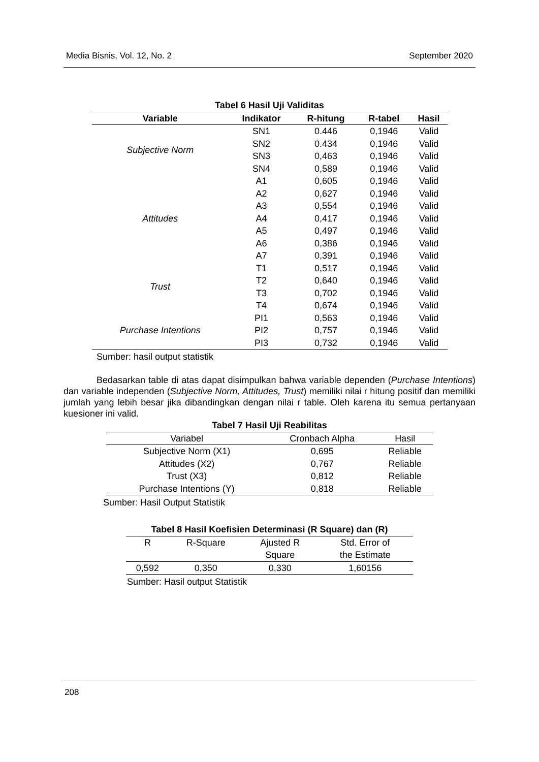Media Bisnis, Vol. 12, No. 2 September 2020
Tabel 6 Hasil Uji Validitas
| Variable | Indikator | R-hitung | R-tabel | Hasil |
| --- | --- | --- | --- | --- |
| Subjective Norm | SN1 | 0.446 | 0,1946 | Valid |
| | SN2 | 0.434 | 0,1946 | Valid |
| | SN3 | 0,463 | 0,1946 | Valid |
| | SN4 | 0,589 | 0,1946 | Valid |
| Attitudes | A1 | 0,605 | 0,1946 | Valid |
| | A2 | 0,627 | 0,1946 | Valid |
| | A3 | 0,554 | 0,1946 | Valid |
| | A4 | 0,417 | 0,1946 | Valid |
| | A5 | 0,497 | 0,1946 | Valid |
| | A6 | 0,386 | 0,1946 | Valid |
| | A7 | 0,391 | 0,1946 | Valid |
| Trust | T1 | 0,517 | 0,1946 | Valid |
| | T2 | 0,640 | 0,1946 | Valid |
| | T3 | 0,702 | 0,1946 | Valid |
| | T4 | 0,674 | 0,1946 | Valid |
| Purchase Intentions | PI1 | 0,563 | 0,1946 | Valid |
| | PI2 | 0,757 | 0,1946 | Valid |
| | PI3 | 0,732 | 0,1946 | Valid |
Sumber: hasil output statistik
Bedasarkan table di atas dapat disimpulkan bahwa variable dependen (Purchase Intentions) dan variable independen (Subjective Norm, Attitudes, Trust) memiliki nilai r hitung positif dan memiliki jumlah yang lebih besar jika dibandingkan dengan nilai r table. Oleh karena itu semua pertanyaan kuesioner ini valid.
Tabel 7 Hasil Uji Reabilitas
| Variabel | Cronbach Alpha | Hasil |
| --- | --- | --- |
| Subjective Norm (X1) | 0,695 | Reliable |
| Attitudes (X2) | 0,767 | Reliable |
| Trust (X3) | 0,812 | Reliable |
| Purchase Intentions (Y) | 0,818 | Reliable |
Sumber: Hasil Output Statistik
Tabel 8 Hasil Koefisien Determinasi (R Square) dan (R)
| R | R-Square | Ajusted R Square | Std. Error of the Estimate |
| --- | --- | --- | --- |
| 0,592 | 0,350 | 0,330 | 1,60156 |
Sumber: Hasil output Statistik
208